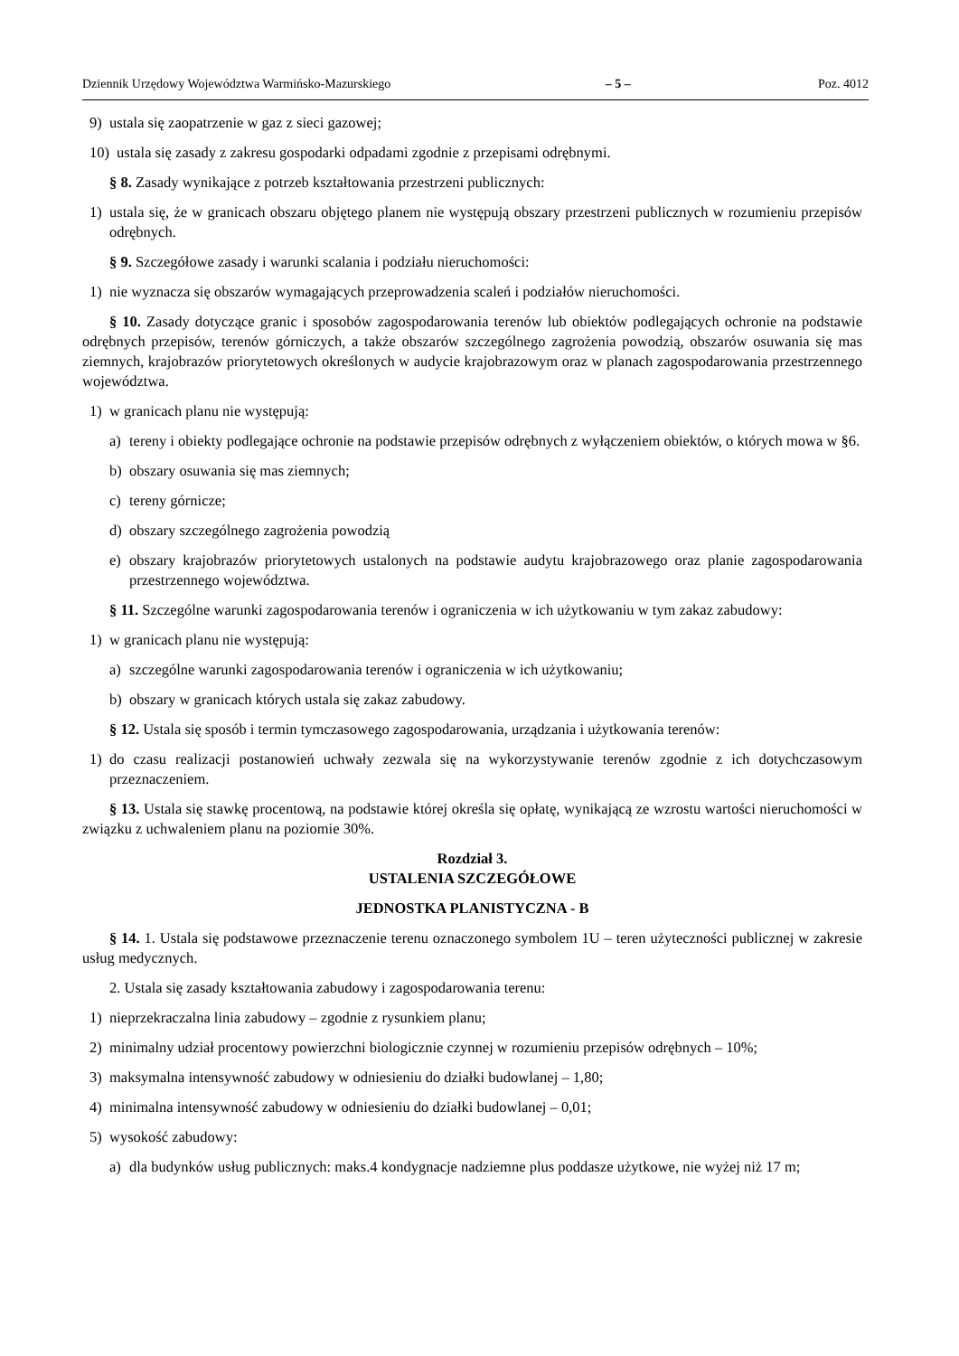Dziennik Urzędowy Województwa Warmińsko-Mazurskiego – 5 – Poz. 4012
9) ustala się zaopatrzenie w gaz z sieci gazowej;
10) ustala się zasady z zakresu gospodarki odpadami zgodnie z przepisami odrębnymi.
§ 8. Zasady wynikające z potrzeb kształtowania przestrzeni publicznych:
1) ustala się, że w granicach obszaru objętego planem nie występują obszary przestrzeni publicznych w rozumieniu przepisów odrębnych.
§ 9. Szczegółowe zasady i warunki scalania i podziału nieruchomości:
1) nie wyznacza się obszarów wymagających przeprowadzenia scaleń i podziałów nieruchomości.
§ 10. Zasady dotyczące granic i sposobów zagospodarowania terenów lub obiektów podlegających ochronie na podstawie odrębnych przepisów, terenów górniczych, a także obszarów szczególnego zagrożenia powodzią, obszarów osuwania się mas ziemnych, krajobrazów priorytetowych określonych w audycie krajobrazowym oraz w planach zagospodarowania przestrzennego województwa.
1) w granicach planu nie występują:
a) tereny i obiekty podlegające ochronie na podstawie przepisów odrębnych z wyłączeniem obiektów, o których mowa w §6.
b) obszary osuwania się mas ziemnych;
c) tereny górnicze;
d) obszary szczególnego zagrożenia powodzią
e) obszary krajobrazów priorytetowych ustalonych na podstawie audytu krajobrazowego oraz planie zagospodarowania przestrzennego województwa.
§ 11. Szczególne warunki zagospodarowania terenów i ograniczenia w ich użytkowaniu w tym zakaz zabudowy:
1) w granicach planu nie występują:
a) szczególne warunki zagospodarowania terenów i ograniczenia w ich użytkowaniu;
b) obszary w granicach których ustala się zakaz zabudowy.
§ 12. Ustala się sposób i termin tymczasowego zagospodarowania, urządzania i użytkowania terenów:
1) do czasu realizacji postanowień uchwały zezwala się na wykorzystywanie terenów zgodnie z ich dotychczasowym przeznaczeniem.
§ 13. Ustala się stawkę procentową, na podstawie której określa się opłatę, wynikającą ze wzrostu wartości nieruchomości w związku z uchwaleniem planu na poziomie 30%.
Rozdział 3.
USTALENIA SZCZEGÓŁOWE
JEDNOSTKA PLANISTYCZNA - B
§ 14. 1. Ustala się podstawowe przeznaczenie terenu oznaczonego symbolem 1U – teren użyteczności publicznej w zakresie usług medycznych.
2. Ustala się zasady kształtowania zabudowy i zagospodarowania terenu:
1) nieprzekraczalna linia zabudowy – zgodnie z rysunkiem planu;
2) minimalny udział procentowy powierzchni biologicznie czynnej w rozumieniu przepisów odrębnych – 10%;
3) maksymalna intensywność zabudowy w odniesieniu do działki budowlanej – 1,80;
4) minimalna intensywność zabudowy w odniesieniu do działki budowlanej – 0,01;
5) wysokość zabudowy:
a) dla budynków usług publicznych: maks.4 kondygnacje nadziemne plus poddasze użytkowe, nie wyżej niż 17 m;